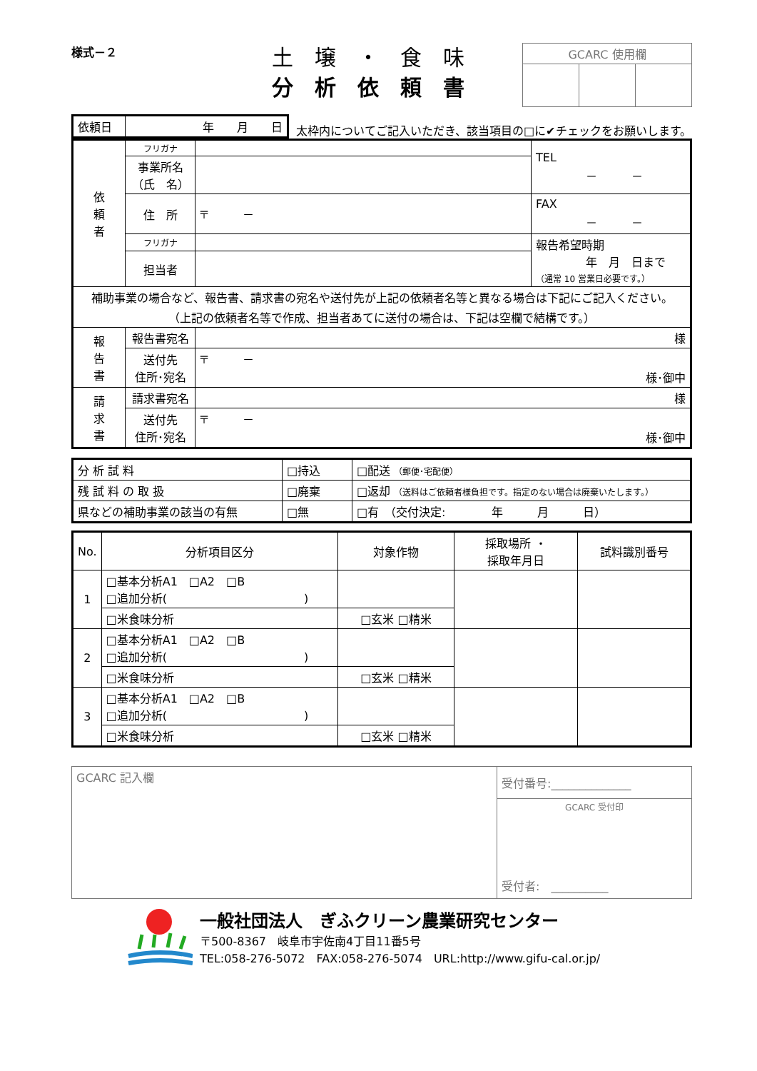様式－２
土　壌　・　食　味
分　析　依　頼　書
| GCARC 使用欄 | | |
| 依頼日 | 年 月 日 |
太枠内についてご記入いただき、該当項目の□に✔チェックをお願いします。
| 依 頼 者 | フリガナ | | TEL － － |
| | 事業所名 （氏 名） | | |
| | 住 所 | 〒 － | FAX － － |
| | フリガナ | | 報告希望時期 年 月 日まで （通常 10 営業日必要です。） |
| | 担当者 | | |
| 補助事業の場合など、報告書、請求書の宛名や送付先が上記の依頼者名等と異なる場合は下記にご記入ください。 （上記の依頼者名等で作成、担当者あてに送付の場合は、下記は空欄で結構です。） | | | |
| 報 告 書 | 報告書宛名 | 様 | |
| | 送付先 住所･宛名 | 〒 － 様･御中 | |
| 請 求 書 | 請求書宛名 | 様 | |
| | 送付先 住所･宛名 | 〒 － 様･御中 | |
| 分 析 試 料 | □持込 | □配送 （郵便･宅配便） |
| 残 試 料 の 取 扱 | □廃棄 | □返却 （送料はご依頼者様負担です。指定のない場合は廃棄いたします。） |
| 県などの補助事業の該当の有無 | □無 | □有 （交付決定: 年 月 日） |
| No. | 分析項目区分 | 対象作物 | 採取場所 ・ 採取年月日 | 試料識別番号 |
| --- | --- | --- | --- | --- |
| 1 | □基本分析A1 □A2 □B □追加分析( ) | | | |
| | □米食味分析 | □玄米 □精米 | | |
| 2 | □基本分析A1 □A2 □B □追加分析( ) | | | |
| | □米食味分析 | □玄米 □精米 | | |
| 3 | □基本分析A1 □A2 □B □追加分析( ) | | | |
| | □米食味分析 | □玄米 □精米 | | |
| GCARC 記入欄 | 受付番号:______________ |
| | GCARC 受付印 受付者: __________ |
一般社団法人　ぎふクリーン農業研究センター
〒500-8367　岐阜市宇佐南4丁目11番5号
TEL:058-276-5072　FAX:058-276-5074　URL:http://www.gifu-cal.or.jp/